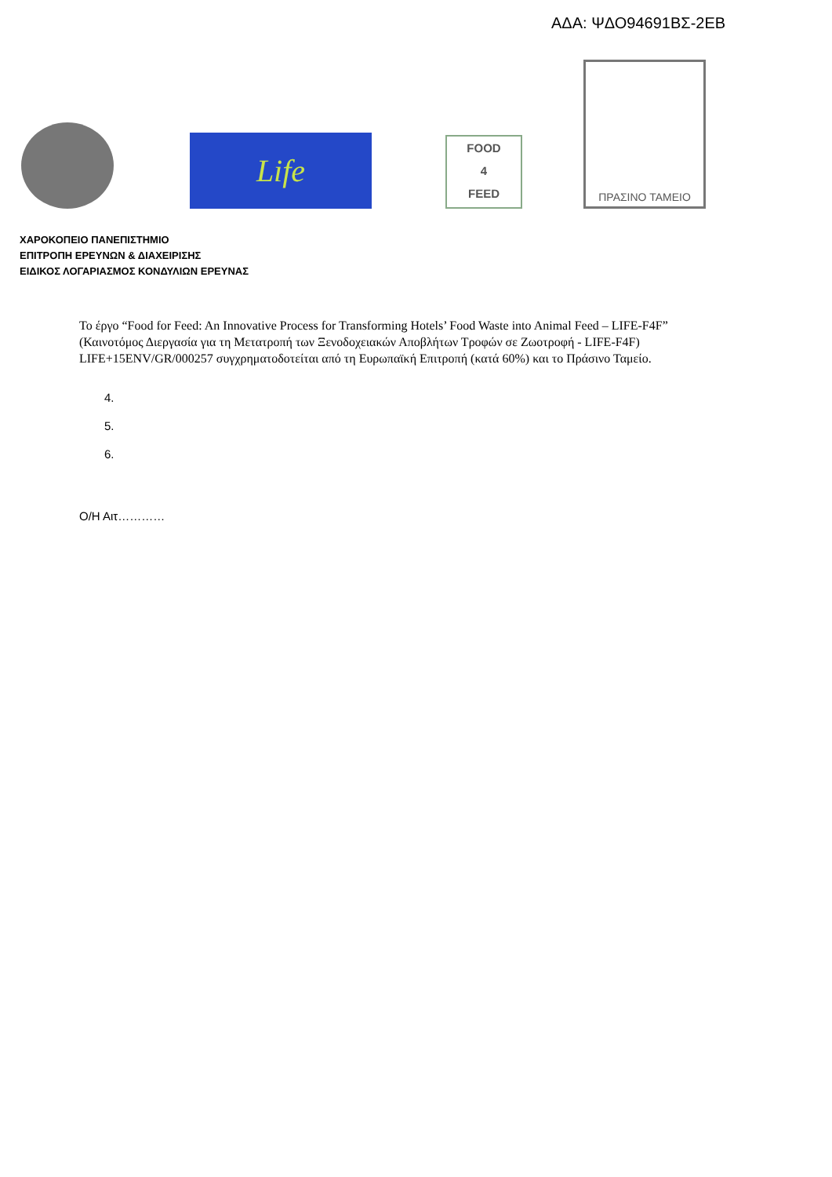ΑΔΑ: ΨΔΟ94691ΒΣ-2ΕΒ
Life
FOOD
4
FEED
ΠΡΑΣΙΝΟ ΤΑΜΕΙΟ
ΧΑΡΟΚΟΠΕΙΟ ΠΑΝΕΠΙΣΤΗΜΙΟ
ΕΠΙΤΡΟΠΗ ΕΡΕΥΝΩΝ & ΔΙΑΧΕΙΡΙΣΗΣ
ΕΙΔΙΚΟΣ ΛΟΓΑΡΙΑΣΜΟΣ ΚΟΝΔΥΛΙΩΝ ΕΡΕΥΝΑΣ
Το έργο “Food for Feed: An Innovative Process for Transforming Hotels’ Food Waste into Animal Feed – LIFE-F4F”
(Καινοτόμος Διεργασία για τη Μετατροπή των Ξενοδοχειακών Αποβλήτων Τροφών σε Ζωοτροφή - LIFE-F4F)
LIFE+15ENV/GR/000257 συγχρηματοδοτείται από τη Ευρωπαϊκή Επιτροπή (κατά 60%) και το Πράσινο Ταμείο.
4.
5.
6.
Ο/Η Αιτ…………